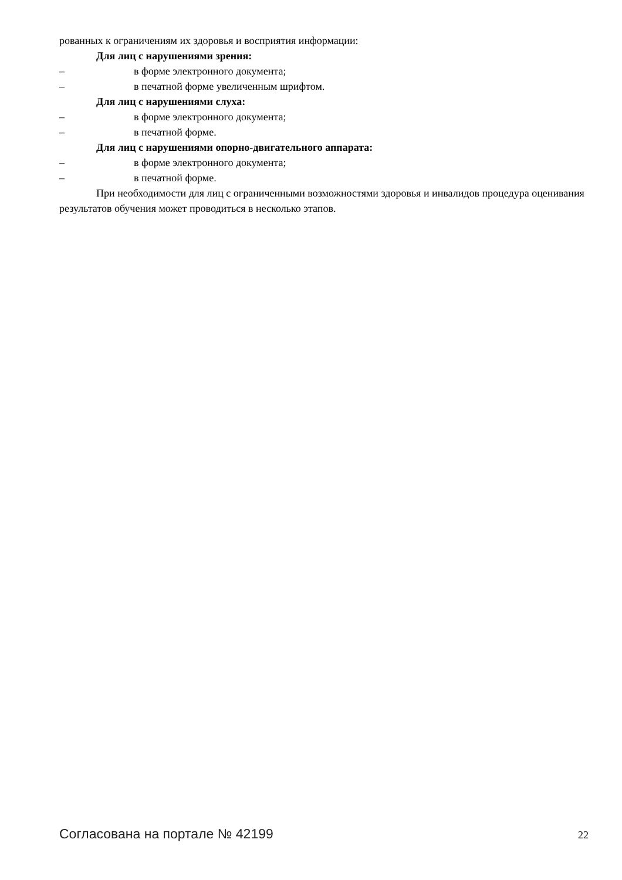рованных к ограничениям их здоровья и восприятия информации:
Для лиц с нарушениями зрения:
– в форме электронного документа;
– в печатной форме увеличенным шрифтом.
Для лиц с нарушениями слуха:
– в форме электронного документа;
– в печатной форме.
Для лиц с нарушениями опорно-двигательного аппарата:
– в форме электронного документа;
– в печатной форме.
При необходимости для лиц с ограниченными возможностями здоровья и инвалидов процедура оценивания результатов обучения может проводиться в несколько этапов.
Согласована на портале № 42199 22